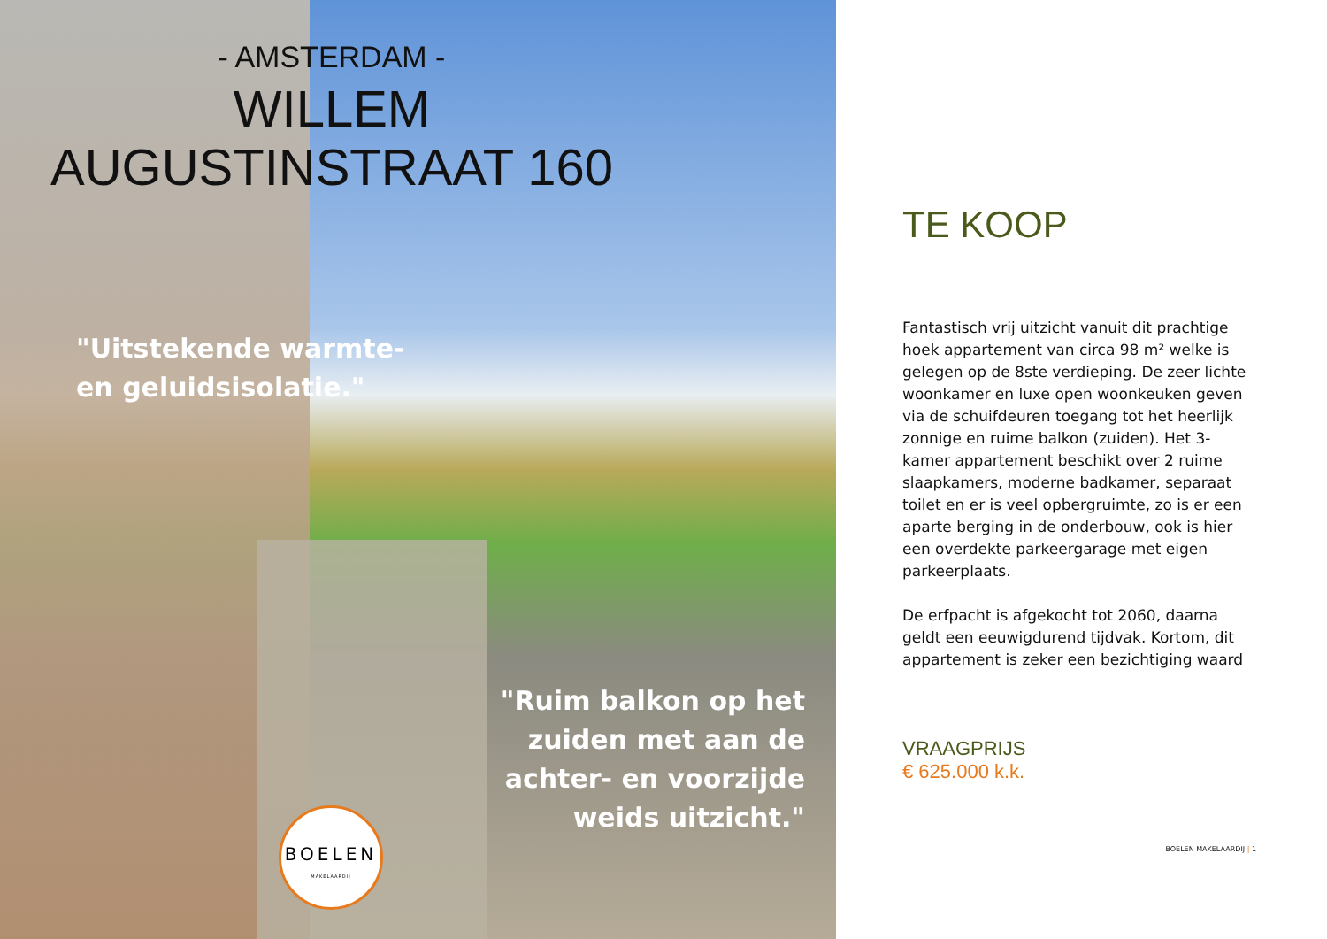- AMSTERDAM -
WILLEM
AUGUSTINSTRAAT 160
"Uitstekende warmte- en geluidsisolatie."
"Ruim balkon op het zuiden met aan de achter- en voorzijde weids uitzicht."
BOELEN
MAKELAARDIJ
TE KOOP
Fantastisch vrij uitzicht vanuit dit prachtige hoek appartement van circa 98 m² welke is gelegen op de 8ste verdieping. De zeer lichte woonkamer en luxe open woonkeuken geven via de schuifdeuren toegang tot het heerlijk zonnige en ruime balkon (zuiden). Het 3-kamer appartement beschikt over 2 ruime slaapkamers, moderne badkamer, separaat toilet en er is veel opbergruimte, zo is er een aparte berging in de onderbouw, ook is hier een overdekte parkeergarage met eigen parkeerplaats.
De erfpacht is afgekocht tot 2060, daarna geldt een eeuwigdurend tijdvak. Kortom, dit appartement is zeker een bezichtiging waard
VRAAGPRIJS
€ 625.000 k.k.
BOELEN MAKELAARDIJ | 1